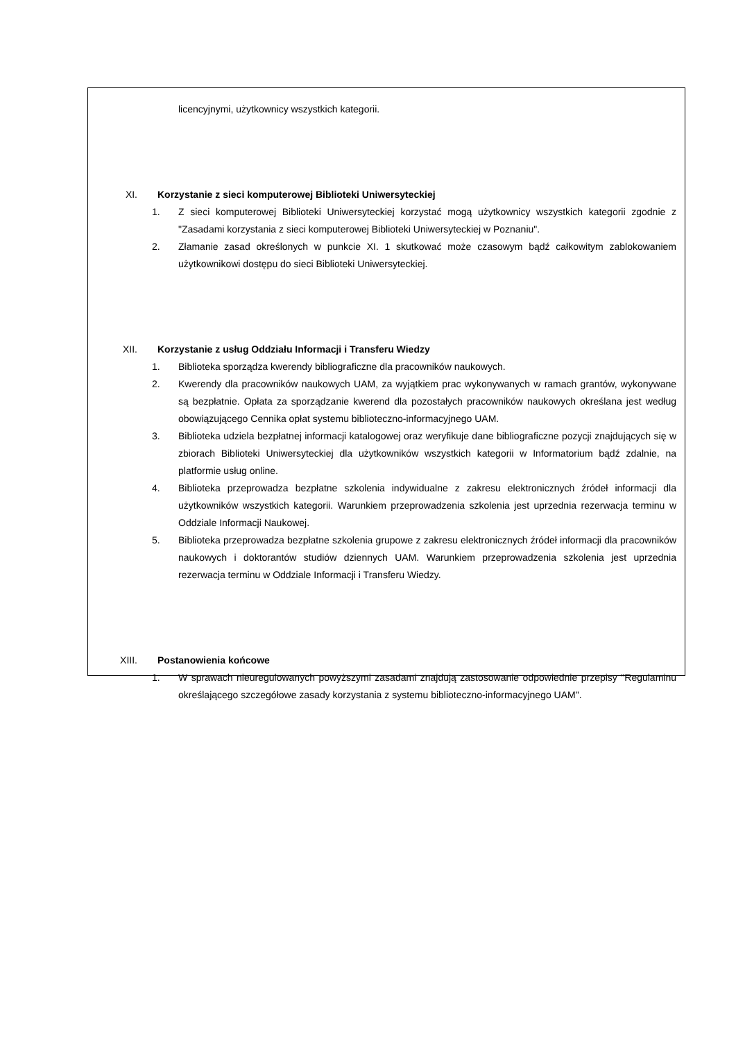licencyjnymi, użytkownicy wszystkich kategorii.
XI. Korzystanie z sieci komputerowej Biblioteki Uniwersyteckiej
1. Z sieci komputerowej Biblioteki Uniwersyteckiej korzystać mogą użytkownicy wszystkich kategorii zgodnie z "Zasadami korzystania z sieci komputerowej Biblioteki Uniwersyteckiej w Poznaniu".
2. Złamanie zasad określonych w punkcie XI. 1 skutkować może czasowym bądź całkowitym zablokowaniem użytkownikowi dostępu do sieci Biblioteki Uniwersyteckiej.
XII. Korzystanie z usług Oddziału Informacji i Transferu Wiedzy
1. Biblioteka sporządza kwerendy bibliograficzne dla pracowników naukowych.
2. Kwerendy dla pracowników naukowych UAM, za wyjątkiem prac wykonywanych w ramach grantów, wykonywane są bezpłatnie. Opłata za sporządzanie kwerend dla pozostałych pracowników naukowych określana jest według obowiązującego Cennika opłat systemu biblioteczno-informacyjnego UAM.
3. Biblioteka udziela bezpłatnej informacji katalogowej oraz weryfikuje dane bibliograficzne pozycji znajdujących się w zbiorach Biblioteki Uniwersyteckiej dla użytkowników wszystkich kategorii w Informatorium bądź zdalnie, na platformie usług online.
4. Biblioteka przeprowadza bezpłatne szkolenia indywidualne z zakresu elektronicznych źródeł informacji dla użytkowników wszystkich kategorii. Warunkiem przeprowadzenia szkolenia jest uprzednia rezerwacja terminu w Oddziale Informacji Naukowej.
5. Biblioteka przeprowadza bezpłatne szkolenia grupowe z zakresu elektronicznych źródeł informacji dla pracowników naukowych i doktorantów studiów dziennych UAM. Warunkiem przeprowadzenia szkolenia jest uprzednia rezerwacja terminu w Oddziale Informacji i Transferu Wiedzy.
XIII. Postanowienia końcowe
1. W sprawach nieuregulowanych powyższymi zasadami znajdują zastosowanie odpowiednie przepisy "Regulaminu określającego szczegółowe zasady korzystania z systemu biblioteczno-informacyjnego UAM".